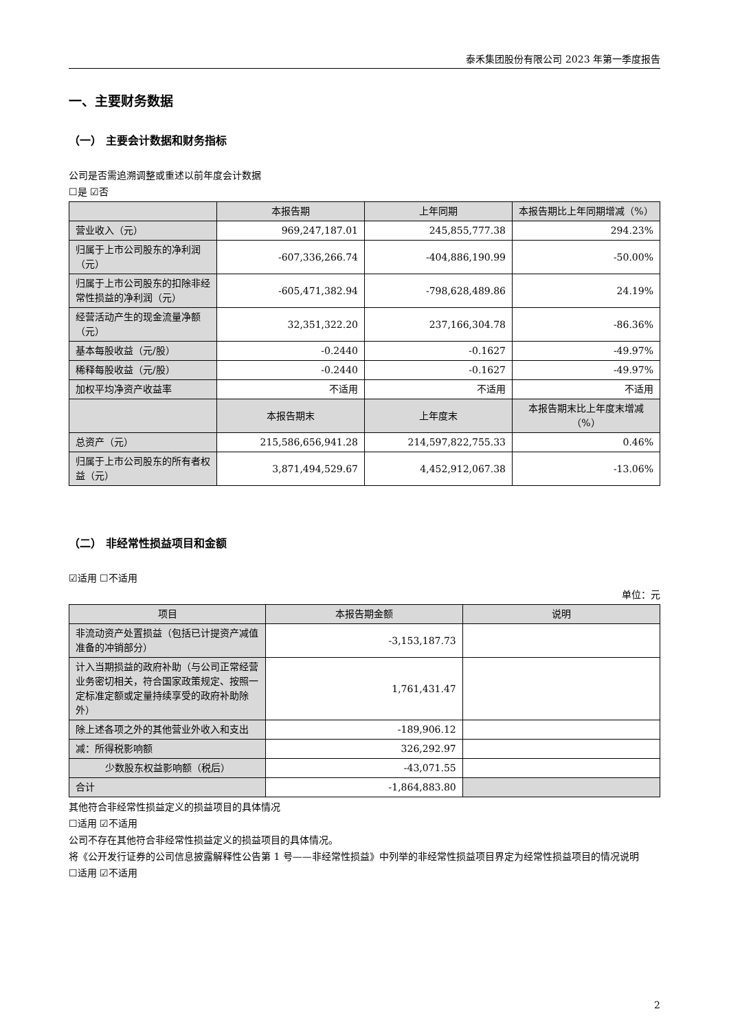泰禾集团股份有限公司 2023 年第一季度报告
一、主要财务数据
（一） 主要会计数据和财务指标
公司是否需追溯调整或重述以前年度会计数据
☐是 ☑否
| | 本报告期 | 上年同期 | 本报告期比上年同期增减（%） |
| --- | --- | --- | --- |
| 营业收入（元） | 969,247,187.01 | 245,855,777.38 | 294.23% |
| 归属于上市公司股东的净利润（元） | -607,336,266.74 | -404,886,190.99 | -50.00% |
| 归属于上市公司股东的扣除非经常性损益的净利润（元） | -605,471,382.94 | -798,628,489.86 | 24.19% |
| 经营活动产生的现金流量净额（元） | 32,351,322.20 | 237,166,304.78 | -86.36% |
| 基本每股收益（元/股） | -0.2440 | -0.1627 | -49.97% |
| 稀释每股收益（元/股） | -0.2440 | -0.1627 | -49.97% |
| 加权平均净资产收益率 | 不适用 | 不适用 | 不适用 |
| | 本报告期末 | 上年度末 | 本报告期末比上年度末增减（%） |
| 总资产（元） | 215,586,656,941.28 | 214,597,822,755.33 | 0.46% |
| 归属于上市公司股东的所有者权益（元） | 3,871,494,529.67 | 4,452,912,067.38 | -13.06% |
（二） 非经常性损益项目和金额
☑适用 ☐不适用
单位：元
| 项目 | 本报告期金额 | 说明 |
| --- | --- | --- |
| 非流动资产处置损益（包括已计提资产减值准备的冲销部分） | -3,153,187.73 | |
| 计入当期损益的政府补助（与公司正常经营业务密切相关，符合国家政策规定、按照一定标准定额或定量持续享受的政府补助除外） | 1,761,431.47 | |
| 除上述各项之外的其他营业外收入和支出 | -189,906.12 | |
| 减：所得税影响额 | 326,292.97 | |
| 少数股东权益影响额（税后） | -43,071.55 | |
| 合计 | -1,864,883.80 | |
其他符合非经常性损益定义的损益项目的具体情况
☐适用 ☑不适用
公司不存在其他符合非经常性损益定义的损益项目的具体情况。
将《公开发行证券的公司信息披露解释性公告第 1 号——非经常性损益》中列举的非经常性损益项目界定为经常性损益项目的情况说明
☐适用 ☑不适用
2